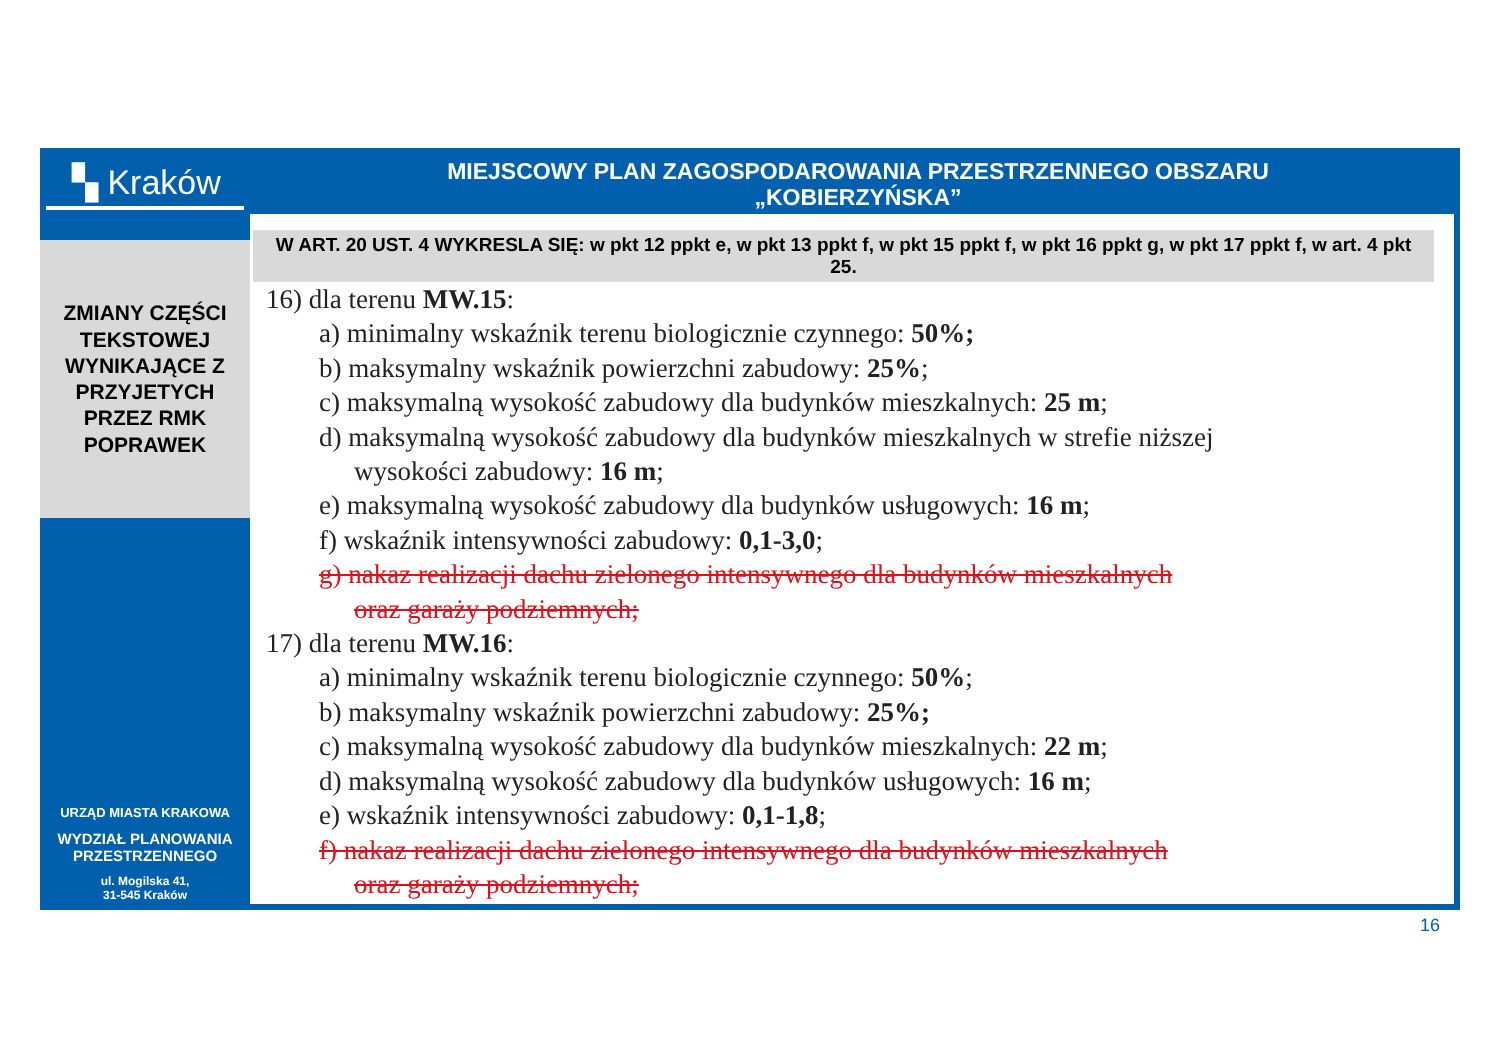▚ Kraków
ZMIANY CZĘŚCI
TEKSTOWEJ
WYNIKAJĄCE Z
PRZYJETYCH
PRZEZ RMK
POPRAWEK
URZĄD MIASTA KRAKOWA
WYDZIAŁ PLANOWANIA
PRZESTRZENNEGO
ul. Mogilska 41,
31-545 Kraków
MIEJSCOWY PLAN ZAGOSPODAROWANIA PRZESTRZENNEGO OBSZARU
„KOBIERZYŃSKA”
W ART. 20 UST. 4 WYKRESLA SIĘ: w pkt 12 ppkt e, w pkt 13 ppkt f, w pkt 15 ppkt f, w pkt 16 ppkt g, w pkt 17 ppkt f, w art. 4 pkt 25.
16) dla terenu MW.15:
a) minimalny wskaźnik terenu biologicznie czynnego: 50%;
b) maksymalny wskaźnik powierzchni zabudowy: 25%;
c) maksymalną wysokość zabudowy dla budynków mieszkalnych: 25 m;
d) maksymalną wysokość zabudowy dla budynków mieszkalnych w strefie niższej
wysokości zabudowy: 16 m;
e) maksymalną wysokość zabudowy dla budynków usługowych: 16 m;
f) wskaźnik intensywności zabudowy: 0,1-3,0;
g) nakaz realizacji dachu zielonego intensywnego dla budynków mieszkalnych
oraz garaży podziemnych;
17) dla terenu MW.16:
a) minimalny wskaźnik terenu biologicznie czynnego: 50%;
b) maksymalny wskaźnik powierzchni zabudowy: 25%;
c) maksymalną wysokość zabudowy dla budynków mieszkalnych: 22 m;
d) maksymalną wysokość zabudowy dla budynków usługowych: 16 m;
e) wskaźnik intensywności zabudowy: 0,1-1,8;
f) nakaz realizacji dachu zielonego intensywnego dla budynków mieszkalnych
oraz garaży podziemnych;
16